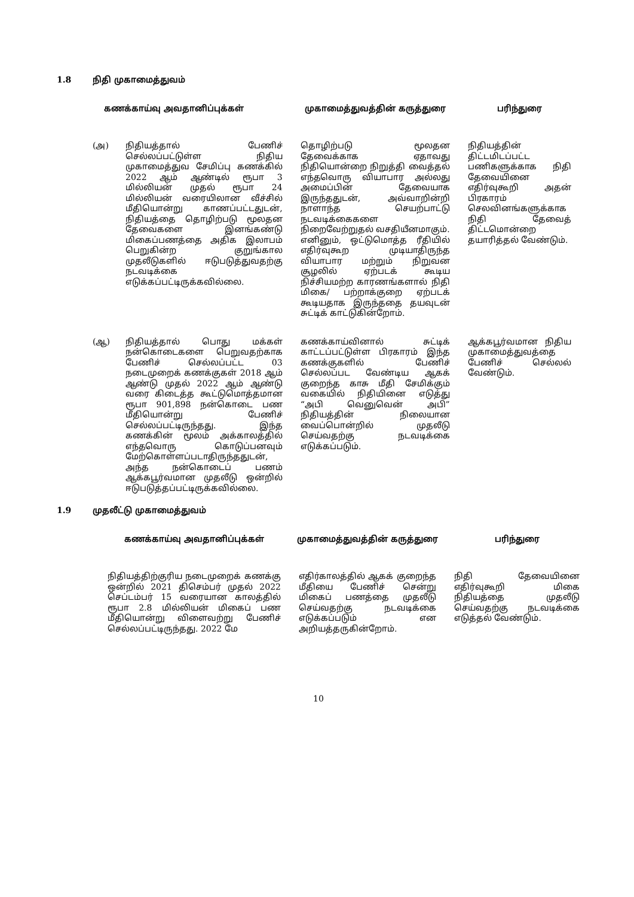1.8 நிதி முகாமைத்துவம்
| கணக்காய்வு அவதானிப்புக்கள் | | முகாமைத்துவத்தின் கருத்துரை | பரிந்துரை |
| --- | --- | --- | --- |
| (அ) | நிதியத்தால் பேணிச் செல்லப்பட்டுள்ள நிதிய முகாமைத்துவ சேமிப்பு கணக்கில் 2022 ஆம் ஆண்டில் ரூபா 3 மில்லியன் முதல் ரூபா 24 மில்லியன் வரையிலான வீச்சில் மீதியொன்று காணப்பட்டதுடன், நிதியத்தை தொழிற்படு மூலதன தேவைகளை இனங்கண்டு மிகைப்பணத்தை அதிக இலாபம் பெறுகின்ற குறுங்கால முதலீடுகளில் ஈடுபடுத்துவதற்கு நடவடிக்கை எடுக்கப்பட்டிருக்கவில்லை. | தொழிற்படு மூலதன தேவைக்காக ஏதாவது நிதியொன்றை நிறுத்தி வைத்தல் எந்தவொரு வியாபார அல்லது அமைப்பின் தேவையாக இருந்ததுடன், அவ்வாறின்றி நாளாந்த செயற்பாட்டு நடவடிக்கைகளை நிறைவேற்றுதல் வசதியீனமாகும். எனினும், ஒட்டுமொத்த ரீதியில் எதிர்வுகூற முடியாதிருந்த வியாபார மற்றும் நிறுவன சூழலில் ஏற்படக் கூடிய நிச்சியமற்ற காரணங்களால் நிதி மிகை/ பற்றாக்குறை ஏற்படக் கூடியதாக இருந்ததை தயவுடன் சுட்டிக் காட்டுகின்றோம். | நிதியத்தின் திட்டமிடப்பட்ட பணிகளுக்காக நிதி தேவையினை எதிர்வுகூறி அதன் பிரகாரம் செலவினங்களுக்காக நிதி தேவைத் திட்டமொன்றை தயாரித்தல் வேண்டும். |
| (ஆ) | நிதியத்தால் பொது மக்கள் நன்கொடைகளை பெறுவதற்காக பேணிச் செல்லப்பட்ட 03 நடைமுறைக் கணக்குகள் 2018 ஆம் ஆண்டு முதல் 2022 ஆம் ஆண்டு வரை கிடைத்த கூட்டுமொத்தமான ரூபா 901,898 நன்கொடை பண மீதியொன்று பேணிச் செல்லப்பட்டிருந்தது. இந்த கணக்கின் மூலம் அக்காலத்தில் எந்தவொரு கொடுப்பனவும் மேற்கொள்ளப்படாதிருந்ததுடன், அந்த நன்கொடைப் பணம் ஆக்கபூர்வமான முதலீடு ஒன்றில் ஈடுபடுத்தப்பட்டிருக்கவில்லை. | கணக்காய்வினால் சுட்டிக் காட்டப்பட்டுள்ள பிரகாரம் இந்த கணக்குகளில் பேணிச் செல்லப்பட வேண்டிய ஆகக் குறைந்த காசு மீதி சேமிக்கும் வகையில் நிதியினை எடுத்து “அபி வெனுவென் அபி” நிதியத்தின் நிலையான வைப்பொன்றில் முதலீடு செய்வதற்கு நடவடிக்கை எடுக்கப்படும். | ஆக்கபூர்வமான நிதிய முகாமைத்துவத்தை பேணிச் செல்லல் வேண்டும். |
1.9 முதலீட்டு முகாமைத்துவம்
| கணக்காய்வு அவதானிப்புக்கள் | முகாமைத்துவத்தின் கருத்துரை | பரிந்துரை |
| --- | --- | --- |
| நிதியத்திற்குரிய நடைமுறைக் கணக்கு ஒன்றில் 2021 திசெம்பர் முதல் 2022 செப்டம்பர் 15 வரையான காலத்தில் ரூபா 2.8 மில்லியன் மிகைப் பண மீதியொன்று விளைவற்று பேணிச் செல்லப்பட்டிருந்தது. 2022 மே | எதிர்காலத்தில் ஆகக் குறைந்த மீதியை பேணிச் சென்று மிகைப் பணத்தை முதலீடு செய்வதற்கு நடவடிக்கை எடுக்கப்படும் என அறியத்தருகின்றோம். | நிதி தேவையினை எதிர்வுகூறி மிகை நிதியத்தை முதலீடு செய்வதற்கு நடவடிக்கை எடுத்தல் வேண்டும். |
10